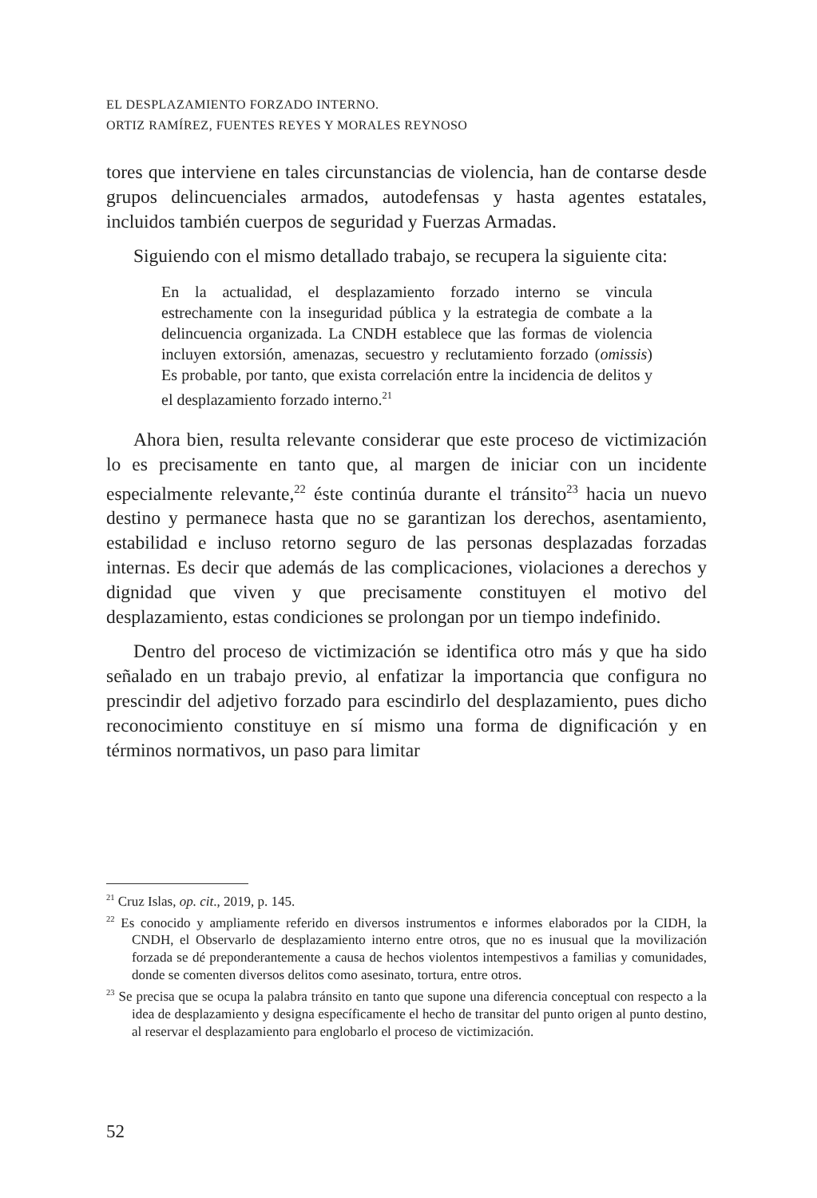EL DESPLAZAMIENTO FORZADO INTERNO.
ORTIZ RAMÍREZ, FUENTES REYES Y MORALES REYNOSO
tores que interviene en tales circunstancias de violencia, han de contarse desde grupos delincuenciales armados, autodefensas y hasta agentes estatales, incluidos también cuerpos de seguridad y Fuerzas Armadas.
Siguiendo con el mismo detallado trabajo, se recupera la siguiente cita:
En la actualidad, el desplazamiento forzado interno se vincula estrechamente con la inseguridad pública y la estrategia de combate a la delincuencia organizada. La CNDH establece que las formas de violencia incluyen extorsión, amenazas, secuestro y reclutamiento forzado (omissis) Es probable, por tanto, que exista correlación entre la incidencia de delitos y el desplazamiento forzado interno.<sup>21</sup>
Ahora bien, resulta relevante considerar que este proceso de victimización lo es precisamente en tanto que, al margen de iniciar con un incidente especialmente relevante,<sup>22</sup> éste continúa durante el tránsito<sup>23</sup> hacia un nuevo destino y permanece hasta que no se garantizan los derechos, asentamiento, estabilidad e incluso retorno seguro de las personas desplazadas forzadas internas. Es decir que además de las complicaciones, violaciones a derechos y dignidad que viven y que precisamente constituyen el motivo del desplazamiento, estas condiciones se prolongan por un tiempo indefinido.
Dentro del proceso de victimización se identifica otro más y que ha sido señalado en un trabajo previo, al enfatizar la importancia que configura no prescindir del adjetivo forzado para escindirlo del desplazamiento, pues dicho reconocimiento constituye en sí mismo una forma de dignificación y en términos normativos, un paso para limitar
<sup>21</sup> Cruz Islas, op. cit., 2019, p. 145.
<sup>22</sup> Es conocido y ampliamente referido en diversos instrumentos e informes elaborados por la CIDH, la CNDH, el Observarlo de desplazamiento interno entre otros, que no es inusual que la movilización forzada se dé preponderantemente a causa de hechos violentos intempestivos a familias y comunidades, donde se comenten diversos delitos como asesinato, tortura, entre otros.
<sup>23</sup> Se precisa que se ocupa la palabra tránsito en tanto que supone una diferencia conceptual con respecto a la idea de desplazamiento y designa específicamente el hecho de transitar del punto origen al punto destino, al reservar el desplazamiento para englobarlo el proceso de victimización.
52